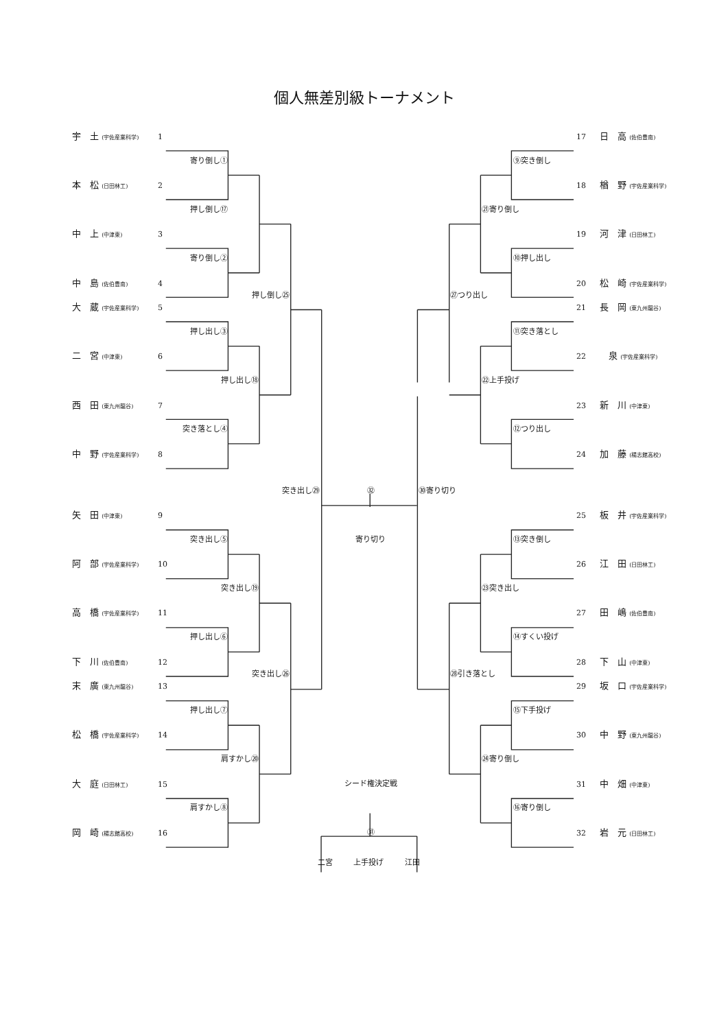個人無差別級トーナメント
宇　土 (宇佐産業科学) 1 17 日　高 (佐伯豊南)
寄り倒し① ⑨突き倒し
本　松 (日田林工) 2 18 楢　野 (宇佐産業科学)
押し倒し⑰ ㉑寄り倒し
中　上 (中津東) 3 19 河　津 (日田林工)
寄り倒し② ⑩押し出し
中　島 (佐伯豊南) 4 20 松　崎 (宇佐産業科学)
押し倒し㉕ ㉗つり出し
大　蔵 (宇佐産業科学) 5 21 長　岡 (東九州龍谷)
押し出し③ ⑪突き落とし
二　宮 (中津東) 6 22　泉 (宇佐産業科学)
押し出し⑱ ㉒上手投げ
西　田 (東九州龍谷) 7 23 新　川 (中津東)
突き落とし④ ⑫つり出し
中　野 (宇佐産業科学) 8 24 加　藤 (楊志館高校)
突き出し㉙ ㉜ ㉚寄り切り
矢　田 (中津東) 9 25 板　井 (宇佐産業科学)
突き出し⑤ 寄り切り ⑬突き倒し
阿　部 (宇佐産業科学) 10 26 江　田 (日田林工)
突き出し⑲ ㉓突き出し
高　橋 (宇佐産業科学) 11 27 田　嶋 (佐伯豊南)
押し出し⑥ ⑭すくい投げ
下　川 (佐伯豊南) 12 28 下　山 (中津東)
突き出し㉖ ㉘引き落とし
末　廣 (東九州龍谷) 13 29 坂　口 (宇佐産業科学)
押し出し⑦ ⑮下手投げ
松　橋 (宇佐産業科学) 14 30 中　野 (東九州龍谷)
肩すかし⑳ ㉔寄り倒し
大　庭 (日田林工) 15 シード権決定戦 31 中　畑 (中津東)
肩すかし⑧ ⑯寄り倒し
岡　崎 (楊志館高校) 16 ㉛ 32 岩　元 (日田林工)
二宮 上手投げ 江田